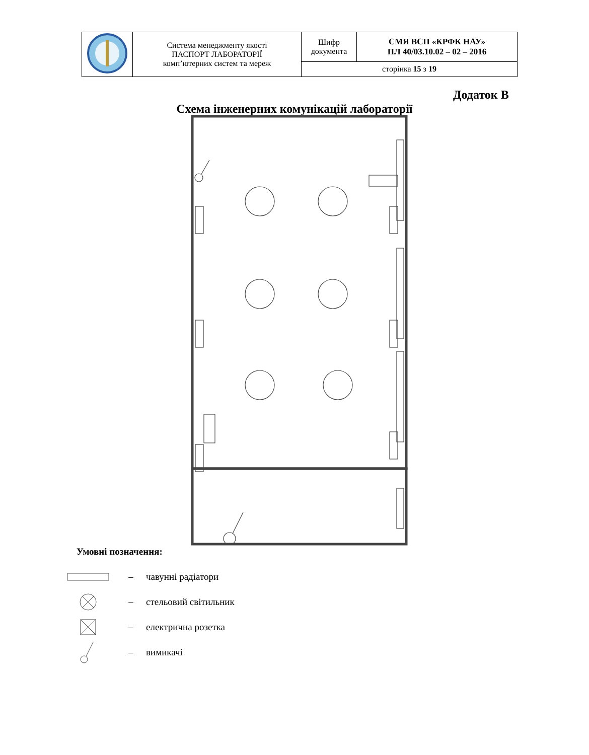| | Система менеджменту якості ПАСПОРТ ЛАБОРАТОРІЇ комп’ютерних систем та мереж | Шифр документа | СМЯ ВСП «КРФК НАУ» ПЛ 40/03.10.02 – 02 – 2016 |
| | | сторінка 15 з 19 | |
Додаток В
Схема інженерних комунікацій лабораторії
Умовні позначення:
– чавунні радіатори
– стельовий світильник
– електрична розетка
– вимикачі